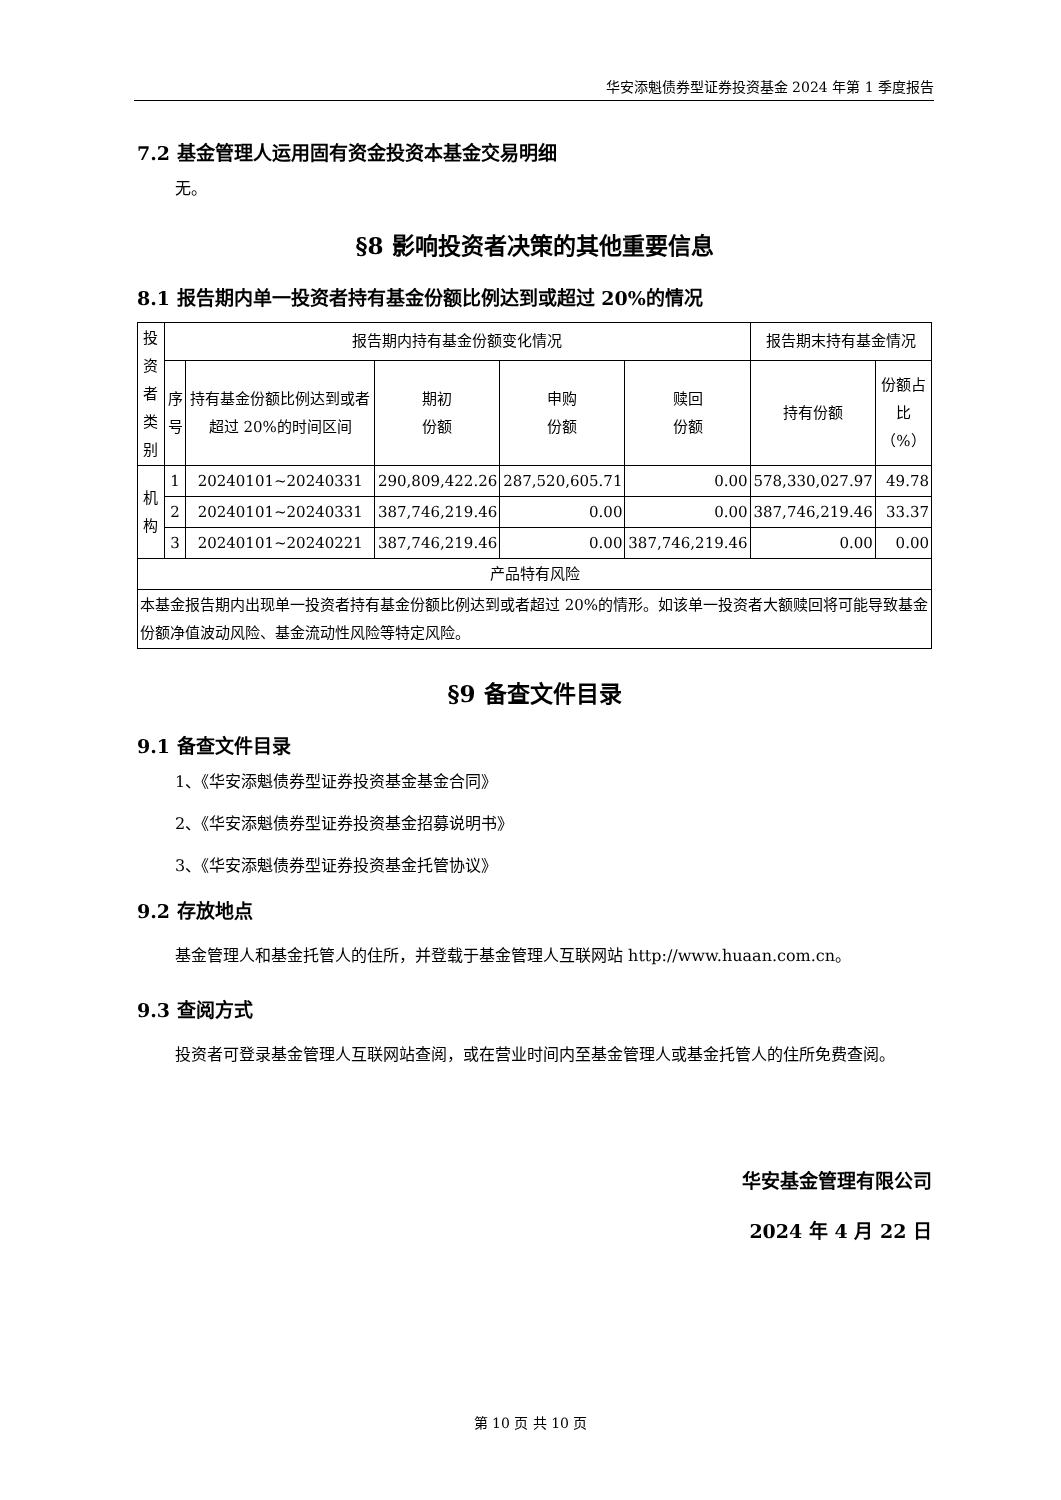华安添魁债券型证券投资基金 2024 年第 1 季度报告
7.2 基金管理人运用固有资金投资本基金交易明细
无。
§8 影响投资者决策的其他重要信息
8.1 报告期内单一投资者持有基金份额比例达到或超过 20%的情况
| 投资者类别 | 报告期内持有基金份额变化情况 | | | | | 报告期末持有基金情况 | |
| | 序号 | 持有基金份额比例达到或者超过 20%的时间区间 | 期初 份额 | 申购 份额 | 赎回 份额 | 持有份额 | 份额占比（%） |
| 机构 | 1 | 20240101~20240331 | 290,809,422.26 | 287,520,605.71 | 0.00 | 578,330,027.97 | 49.78 |
| | 2 | 20240101~20240331 | 387,746,219.46 | 0.00 | 0.00 | 387,746,219.46 | 33.37 |
| | 3 | 20240101~20240221 | 387,746,219.46 | 0.00 | 387,746,219.46 | 0.00 | 0.00 |
| 产品特有风险 | | | | | | | |
| 本基金报告期内出现单一投资者持有基金份额比例达到或者超过 20%的情形。如该单一投资者大额赎回将可能导致基金份额净值波动风险、基金流动性风险等特定风险。 | | | | | | | |
§9 备查文件目录
9.1 备查文件目录
1、《华安添魁债券型证券投资基金基金合同》
2、《华安添魁债券型证券投资基金招募说明书》
3、《华安添魁债券型证券投资基金托管协议》
9.2 存放地点
基金管理人和基金托管人的住所，并登载于基金管理人互联网站 http://www.huaan.com.cn。
9.3 查阅方式
投资者可登录基金管理人互联网站查阅，或在营业时间内至基金管理人或基金托管人的住所免费查阅。
华安基金管理有限公司
2024 年 4 月 22 日
第 10 页 共 10 页